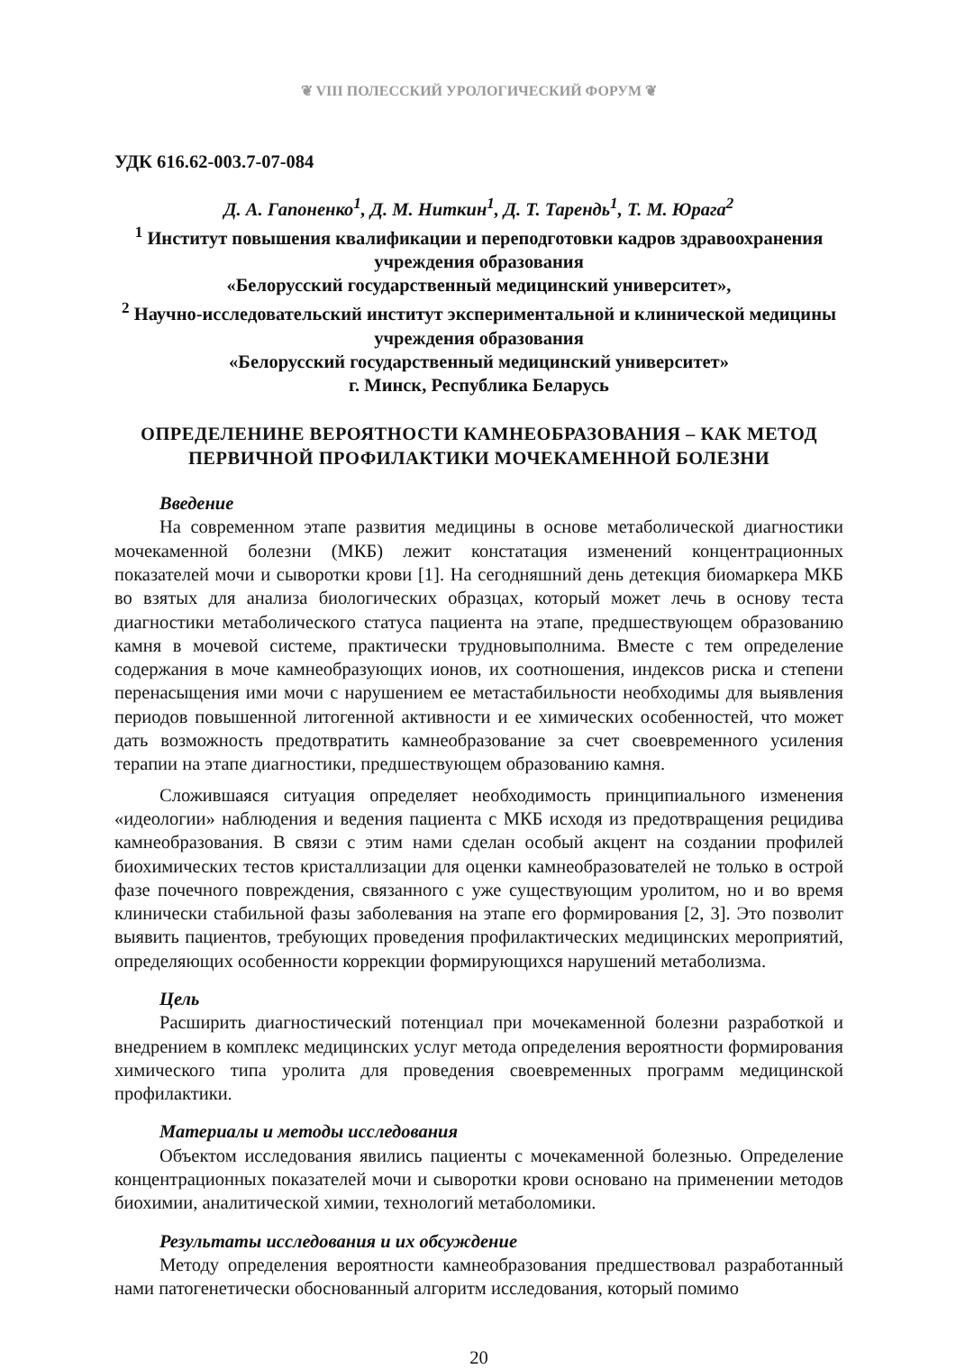❦ VIII ПОЛЕССКИЙ УРОЛОГИЧЕСКИЙ ФОРУМ ❦
УДК 616.62-003.7-07-084
Д. А. Гапоненко<sup>1</sup>, Д. М. Ниткин<sup>1</sup>, Д. Т. Тарендь<sup>1</sup>, Т. М. Юрага<sup>2</sup>
<sup>1</sup> Институт повышения квалификации и переподготовки кадров здравоохранения
учреждения образования
«Белорусский государственный медицинский университет»,
<sup>2</sup> Научно-исследовательский институт экспериментальной и клинической медицины
учреждения образования
«Белорусский государственный медицинский университет»
г. Минск, Республика Беларусь
ОПРЕДЕЛЕНИНЕ ВЕРОЯТНОСТИ КАМНЕОБРАЗОВАНИЯ – КАК МЕТОД
ПЕРВИЧНОЙ ПРОФИЛАКТИКИ МОЧЕКАМЕННОЙ БОЛЕЗНИ
Введение
На современном этапе развития медицины в основе метаболической диагностики мочекаменной болезни (МКБ) лежит констатация изменений концентрационных показателей мочи и сыворотки крови [1]. На сегодняшний день детекция биомаркера МКБ во взятых для анализа биологических образцах, который может лечь в основу теста диагностики метаболического статуса пациента на этапе, предшествующем образованию камня в мочевой системе, практически трудновыполнима. Вместе с тем определение содержания в моче камнеобразующих ионов, их соотношения, индексов риска и степени перенасыщения ими мочи с нарушением ее метастабильности необходимы для выявления периодов повышенной литогенной активности и ее химических особенностей, что может дать возможность предотвратить камнеобразование за счет своевременного усиления терапии на этапе диагностики, предшествующем образованию камня.
Сложившаяся ситуация определяет необходимость принципиального изменения «идеологии» наблюдения и ведения пациента с МКБ исходя из предотвращения рецидива камнеобразования. В связи с этим нами сделан особый акцент на создании профилей биохимических тестов кристаллизации для оценки камнеобразователей не только в острой фазе почечного повреждения, связанного с уже существующим уролитом, но и во время клинически стабильной фазы заболевания на этапе его формирования [2, 3]. Это позволит выявить пациентов, требующих проведения профилактических медицинских мероприятий, определяющих особенности коррекции формирующихся нарушений метаболизма.
Цель
Расширить диагностический потенциал при мочекаменной болезни разработкой и внедрением в комплекс медицинских услуг метода определения вероятности формирования химического типа уролита для проведения своевременных программ медицинской профилактики.
Материалы и методы исследования
Объектом исследования явились пациенты с мочекаменной болезнью. Определение концентрационных показателей мочи и сыворотки крови основано на применении методов биохимии, аналитической химии, технологий метаболомики.
Результаты исследования и их обсуждение
Методу определения вероятности камнеобразования предшествовал разработанный нами патогенетически обоснованный алгоритм исследования, который помимо
20